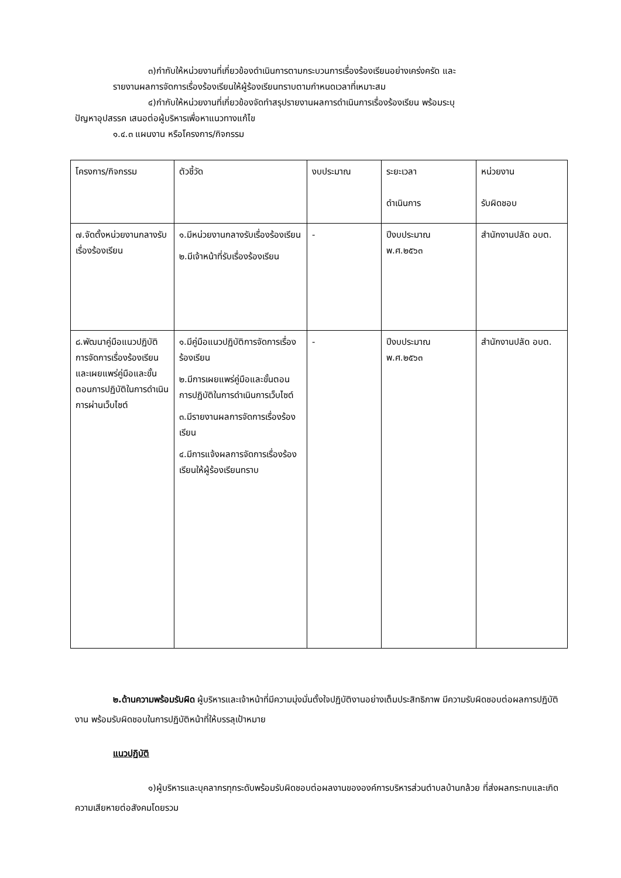๓)กำกับให้หน่วยงานที่เกี่ยวข้องดำเนินการตามกระบวนการเรื่องร้องเรียนอย่างเคร่งครัด และ
รายงานผลการจัดการเรื่องร้องเรียนให้ผู้ร้องเรียนทราบตามกำหนดเวลาที่เหมาะสม
๔)กำกับให้หน่วยงานที่เกี่ยวข้องจัดทำสรุปรายงานผลการดำเนินการเรื่องร้องเรียน พร้อมระบุ
ปัญหาอุปสรรค เสนอต่อผู้บริหารเพื่อหาแนวทางแก้ไข
๑.๔.๓ แผนงาน หรือโครงการ/กิจกรรม
| โครงการ/กิจกรรม | ตัวชี้วัด | งบประมาณ | ระยะเวลา ดำเนินการ | หน่วยงาน รับผิดชอบ |
| ๗.จัดตั้งหน่วยงานกลางรับเรื่องร้องเรียน | ๑.มีหน่วยงานกลางรับเรื่องร้องเรียน ๒.มีเจ้าหน้าที่รับเรื่องร้องเรียน | - | ปีงบประมาณ พ.ศ.๒๕๖๓ | สำนักงานปลัด อบต. |
| ๘.พัฒนาคู่มือแนวปฏิบัติการจัดการเรื่องร้องเรียนและเผยแพร่คู่มือและขั้นตอนการปฏิบัติในการดำเนินการผ่านเว็บไซต์ | ๑.มีคู่มือแนวปฏิบัติการจัดการเรื่องร้องเรียน ๒.มีการเผยแพร่คู่มือและขั้นตอนการปฏิบัติในการดำเนินการเว็บไซต์ ๓.มีรายงานผลการจัดการเรื่องร้องเรียน ๔.มีการแจ้งผลการจัดการเรื่องร้องเรียนให้ผู้ร้องเรียนทราบ | - | ปีงบประมาณ พ.ศ.๒๕๖๓ | สำนักงานปลัด อบต. |
๒.ด้านความพร้อมรับผิด ผู้บริหารและเจ้าหน้าที่มีความมุ่งมั่นตั้งใจปฏิบัติงานอย่างเต็มประสิทธิภาพ มีความรับผิดชอบต่อผลการปฏิบัติงาน พร้อมรับผิดชอบในการปฏิบัติหน้าที่ให้บรรลุเป้าหมาย
แนวปฏิบัติ
๑)ผู้บริหารและบุคลากรทุกระดับพร้อมรับผิดชอบต่อผลงานขององค์การบริหารส่วนตำบลบ้านกล้วย ที่ส่งผลกระทบและเกิดความเสียหายต่อสังคมโดยรวม